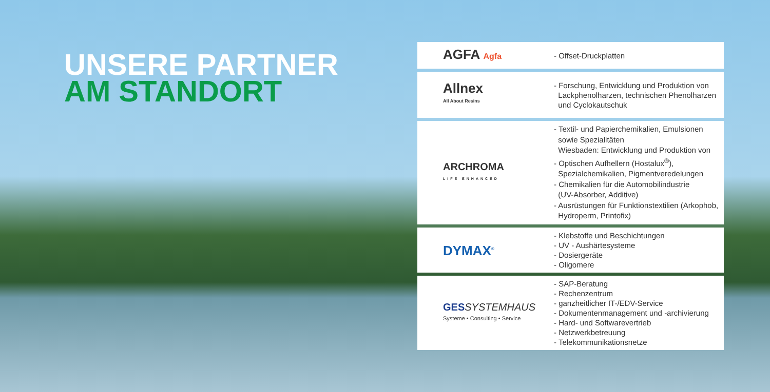UNSERE PARTNER
AM STANDORT
| AGFA Agfa | - Offset-Druckplatten |
| Allnex All About Resins | - Forschung, Entwicklung und Produktion von Lackphenolharzen, technischen Phenolharzen und Cyclokautschuk |
| ARCHROMA LIFE ENHANCED | - Textil- und Papierchemikalien, Emulsionen sowie Spezialitäten Wiesbaden: Entwicklung und Produktion von - Optischen Aufhellern (Hostalux<sup>®</sup>), Spezialchemikalien, Pigmentveredelungen - Chemikalien für die Automobilindustrie (UV-Absorber, Additive) - Ausrüstungen für Funktionstextilien (Arkophob, Hydroperm, Printofix) |
| DYMAX<sup>®</sup> | - Klebstoffe und Beschichtungen - UV - Aushärtesysteme - Dosiergeräte - Oligomere |
| GES SYSTEMHAUS Systeme • Consulting • Service | - SAP-Beratung - Rechenzentrum - ganzheitlicher IT-/EDV-Service - Dokumentenmanagement und -archivierung - Hard- und Softwarevertrieb - Netzwerkbetreuung - Telekommunikationsnetze |